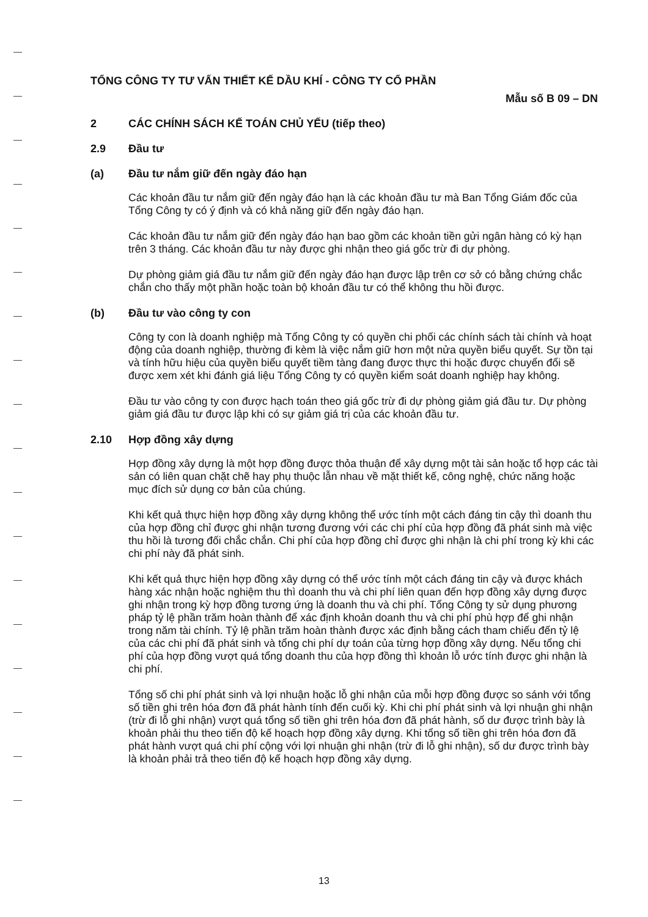TỔNG CÔNG TY TƯ VẤN THIẾT KẾ DẦU KHÍ - CÔNG TY CỔ PHẦN
Mẫu số B 09 – DN
2 CÁC CHÍNH SÁCH KẾ TOÁN CHỦ YẾU (tiếp theo)
2.9 Đầu tư
(a) Đầu tư nắm giữ đến ngày đáo hạn
Các khoản đầu tư nắm giữ đến ngày đáo hạn là các khoản đầu tư mà Ban Tổng Giám đốc của Tổng Công ty có ý định và có khả năng giữ đến ngày đáo hạn.
Các khoản đầu tư nắm giữ đến ngày đáo hạn bao gồm các khoản tiền gửi ngân hàng có kỳ hạn trên 3 tháng. Các khoản đầu tư này được ghi nhận theo giá gốc trừ đi dự phòng.
Dự phòng giảm giá đầu tư nắm giữ đến ngày đáo hạn được lập trên cơ sở có bằng chứng chắc chắn cho thấy một phần hoặc toàn bộ khoản đầu tư có thể không thu hồi được.
(b) Đầu tư vào công ty con
Công ty con là doanh nghiệp mà Tổng Công ty có quyền chi phối các chính sách tài chính và hoạt động của doanh nghiệp, thường đi kèm là việc nắm giữ hơn một nửa quyền biểu quyết. Sự tồn tại và tính hữu hiệu của quyền biểu quyết tiềm tàng đang được thực thi hoặc được chuyển đổi sẽ được xem xét khi đánh giá liệu Tổng Công ty có quyền kiểm soát doanh nghiệp hay không.
Đầu tư vào công ty con được hạch toán theo giá gốc trừ đi dự phòng giảm giá đầu tư. Dự phòng giảm giá đầu tư được lập khi có sự giảm giá trị của các khoản đầu tư.
2.10 Hợp đồng xây dựng
Hợp đồng xây dựng là một hợp đồng được thỏa thuận để xây dựng một tài sản hoặc tổ hợp các tài sản có liên quan chặt chẽ hay phụ thuộc lẫn nhau về mặt thiết kế, công nghệ, chức năng hoặc mục đích sử dụng cơ bản của chúng.
Khi kết quả thực hiện hợp đồng xây dựng không thể ước tính một cách đáng tin cậy thì doanh thu của hợp đồng chỉ được ghi nhận tương đương với các chi phí của hợp đồng đã phát sinh mà việc thu hồi là tương đối chắc chắn. Chi phí của hợp đồng chỉ được ghi nhận là chi phí trong kỳ khi các chi phí này đã phát sinh.
Khi kết quả thực hiện hợp đồng xây dựng có thể ước tính một cách đáng tin cậy và được khách hàng xác nhận hoặc nghiệm thu thì doanh thu và chi phí liên quan đến hợp đồng xây dựng được ghi nhận trong kỳ hợp đồng tương ứng là doanh thu và chi phí. Tổng Công ty sử dụng phương pháp tỷ lệ phần trăm hoàn thành để xác định khoản doanh thu và chi phí phù hợp để ghi nhận trong năm tài chính. Tỷ lệ phần trăm hoàn thành được xác định bằng cách tham chiếu đến tỷ lệ của các chi phí đã phát sinh và tổng chi phí dự toán của từng hợp đồng xây dựng. Nếu tổng chi phí của hợp đồng vượt quá tổng doanh thu của hợp đồng thì khoản lỗ ước tính được ghi nhận là chi phí.
Tổng số chi phí phát sinh và lợi nhuận hoặc lỗ ghi nhận của mỗi hợp đồng được so sánh với tổng số tiền ghi trên hóa đơn đã phát hành tính đến cuối kỳ. Khi chi phí phát sinh và lợi nhuận ghi nhận (trừ đi lỗ ghi nhận) vượt quá tổng số tiền ghi trên hóa đơn đã phát hành, số dư được trình bày là khoản phải thu theo tiến độ kế hoạch hợp đồng xây dựng. Khi tổng số tiền ghi trên hóa đơn đã phát hành vượt quá chi phí cộng với lợi nhuận ghi nhận (trừ đi lỗ ghi nhận), số dư được trình bày là khoản phải trả theo tiến độ kế hoạch hợp đồng xây dựng.
13